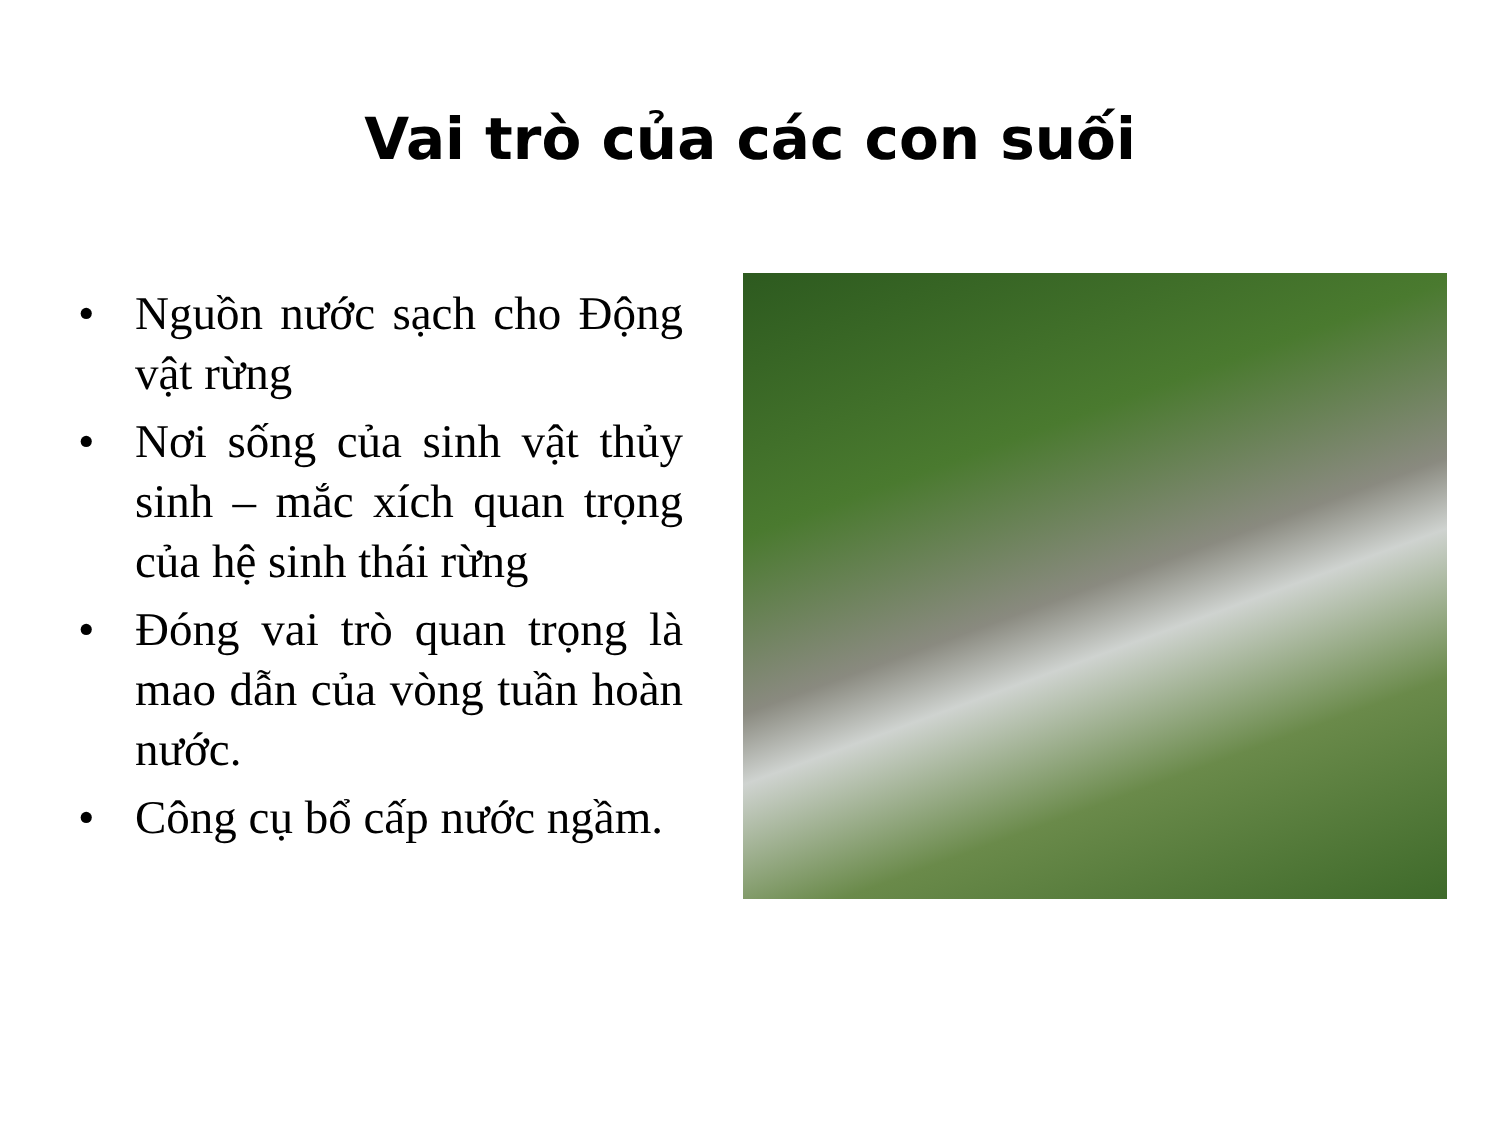Vai trò của các con suối
• Nguồn nước sạch cho Động vật rừng
• Nơi sống của sinh vật thủy sinh – mắc xích quan trọng của hệ sinh thái rừng
• Đóng vai trò quan trọng là mao dẫn của vòng tuần hoàn nước.
• Công cụ bổ cấp nước ngầm.